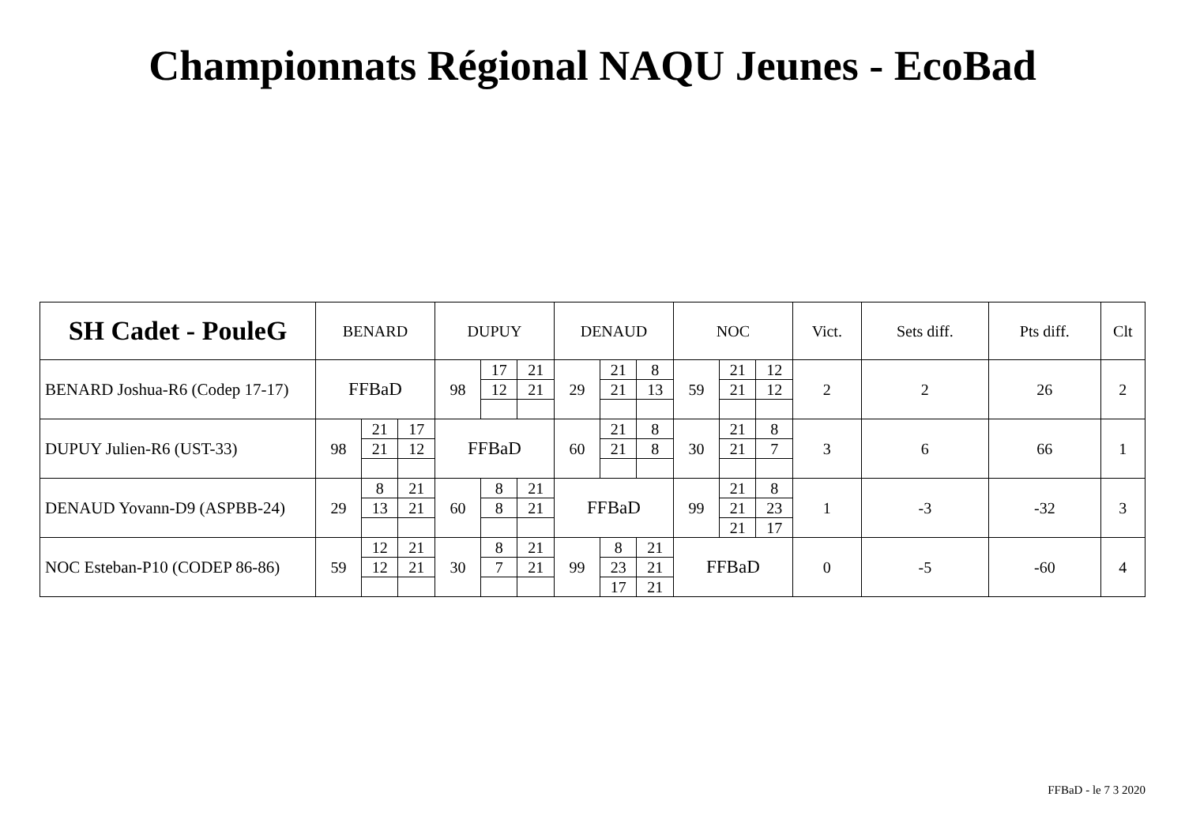Championnats Régional NAQU Jeunes - EcoBad
| SH Cadet - PouleG | BENARD | | | DUPUY | | | DENAUD | | | NOC | | | Vict. | Sets diff. | Pts diff. | Clt |
| --- | --- | --- | --- | --- | --- | --- | --- | --- | --- | --- | --- | --- | --- | --- | --- | --- |
| BENARD Joshua-R6 (Codep 17-17) | FFBaD | | | 98 | 17 | 21 | 29 | 21 | 8 | 59 | 21 | 12 | 2 | 2 | 26 | 2 |
| | | | | | 12 | 21 | | 21 | 13 | | 21 | 12 | | | | |
| DUPUY Julien-R6 (UST-33) | 98 | 21 | 17 | FFBaD | | | 60 | 21 | 8 | 30 | 21 | 8 | 3 | 6 | 66 | 1 |
| | | 21 | 12 | | | | | 21 | 8 | | 21 | 7 | | | | |
| DENAUD Yovann-D9 (ASPBB-24) | 29 | 8 | 21 | 60 | 8 | 21 | FFBaD | | | 99 | 21 | 8 | 1 | -3 | -32 | 3 |
| | | 13 | 21 | | 8 | 21 | | | | | 21 | 23 | | | | |
| | | | | | | | | | | | 21 | 17 | | | | |
| NOC Esteban-P10 (CODEP 86-86) | 59 | 12 | 21 | 30 | 8 | 21 | 99 | 8 | 21 | FFBaD | | | 0 | -5 | -60 | 4 |
| | | 12 | 21 | | 7 | 21 | | 23 | 21 | | | | | | | |
| | | | | | | | | 17 | 21 | | | | | | | |
FFBaD - le 7 3 2020